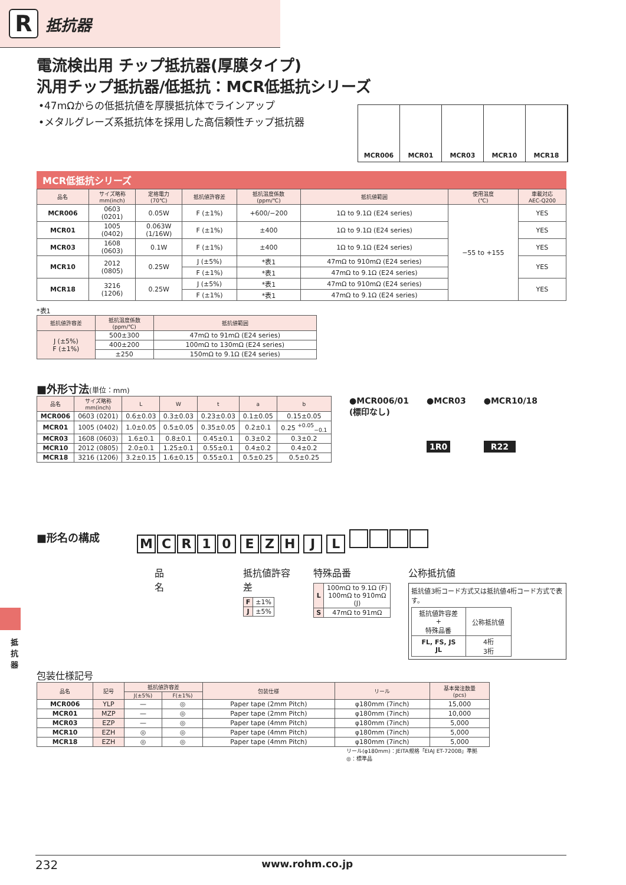R
抵抗器
電流検出用 チップ抵抗器(厚膜タイプ)
汎用チップ抵抗器/低抵抗：MCR低抵抗シリーズ
•47mΩからの低抵抗値を厚膜抵抗体でラインアップ
•メタルグレーズ系抵抗体を採用した高信頼性チップ抵抗器
MCR006 MCR01 MCR03 MCR10 MCR18
MCR低抵抗シリーズ
| 品名 | サイズ略称 mm(inch) | 定格電力 (70℃) | 抵抗値許容差 | 抵抗温度係数 (ppm/℃) | 抵抗値範囲 | 使用温度 (℃) | 車載対応 AEC-Q200 |
| --- | --- | --- | --- | --- | --- | --- | --- |
| MCR006 | 0603 (0201) | 0.05W | F (±1%) | +600/−200 | 1Ω to 9.1Ω (E24 series) | −55 to +155 | YES |
| MCR01 | 1005 (0402) | 0.063W (1/16W) | F (±1%) | ±400 | 1Ω to 9.1Ω (E24 series) | | YES |
| MCR03 | 1608 (0603) | 0.1W | F (±1%) | ±400 | 1Ω to 9.1Ω (E24 series) | | YES |
| MCR10 | 2012 (0805) | 0.25W | J (±5%) | *表1 | 47mΩ to 910mΩ (E24 series) | | YES |
| | | | F (±1%) | *表1 | 47mΩ to 9.1Ω (E24 series) | | |
| MCR18 | 3216 (1206) | 0.25W | J (±5%) | *表1 | 47mΩ to 910mΩ (E24 series) | | YES |
| | | | F (±1%) | *表1 | 47mΩ to 9.1Ω (E24 series) | | |
*表1
| 抵抗値許容差 | 抵抗温度係数 (ppm/℃) | 抵抗値範囲 |
| --- | --- | --- |
| J (±5%) F (±1%) | 500±300 | 47mΩ to 91mΩ (E24 series) |
| | 400±200 | 100mΩ to 130mΩ (E24 series) |
| | ±250 | 150mΩ to 9.1Ω (E24 series) |
■外形寸法(単位：mm)
| 品名 | サイズ略称 mm(inch) | L | W | t | a | b |
| --- | --- | --- | --- | --- | --- | --- |
| MCR006 | 0603 (0201) | 0.6±0.03 | 0.3±0.03 | 0.23±0.03 | 0.1±0.05 | 0.15±0.05 |
| MCR01 | 1005 (0402) | 1.0±0.05 | 0.5±0.05 | 0.35±0.05 | 0.2±0.1 | 0.25 <sup>+0.05</sup><sub>−0.1</sub> |
| MCR03 | 1608 (0603) | 1.6±0.1 | 0.8±0.1 | 0.45±0.1 | 0.3±0.2 | 0.3±0.2 |
| MCR10 | 2012 (0805) | 2.0±0.1 | 1.25±0.1 | 0.55±0.1 | 0.4±0.2 | 0.4±0.2 |
| MCR18 | 3216 (1206) | 3.2±0.15 | 1.6±0.15 | 0.55±0.1 | 0.5±0.25 | 0.5±0.25 |
●MCR006/01
(標印なし)
●MCR03
1R0
●MCR10/18
R22
■形名の構成
MCR 10 EZH J L
品名 抵抗値許容差
| F | ±1% |
| J | ±5% |
特殊品番
| L | 100mΩ to 9.1Ω (F) 100mΩ to 910mΩ (J) |
| S | 47mΩ to 91mΩ |
公称抵抗値
抵抗値3桁コード方式又は抵抗値4桁コード方式で表す。
| 抵抗値許容差 + 特殊品番 | 公称抵抗値 |
| FL, FS, JS JL | 4桁 3桁 |
包装仕様記号
| 品名 | 記号 | 抵抗値許容差 | | 包装仕様 | リール | 基本発注数量 (pcs) |
| --- | --- | --- | --- | --- | --- | --- |
| | | J(±5%) | F(±1%) | | | |
| MCR006 | YLP | — | ◎ | Paper tape (2mm Pitch) | φ180mm (7inch) | 15,000 |
| MCR01 | MZP | — | ◎ | Paper tape (2mm Pitch) | φ180mm (7inch) | 10,000 |
| MCR03 | EZP | — | ◎ | Paper tape (4mm Pitch) | φ180mm (7inch) | 5,000 |
| MCR10 | EZH | ◎ | ◎ | Paper tape (4mm Pitch) | φ180mm (7inch) | 5,000 |
| MCR18 | EZH | ◎ | ◎ | Paper tape (4mm Pitch) | φ180mm (7inch) | 5,000 |
リール(φ180mm)：JEITA規格「EIAJ ET-7200B」準拠
◎：標準品
抵抗器
232 www.rohm.co.jp